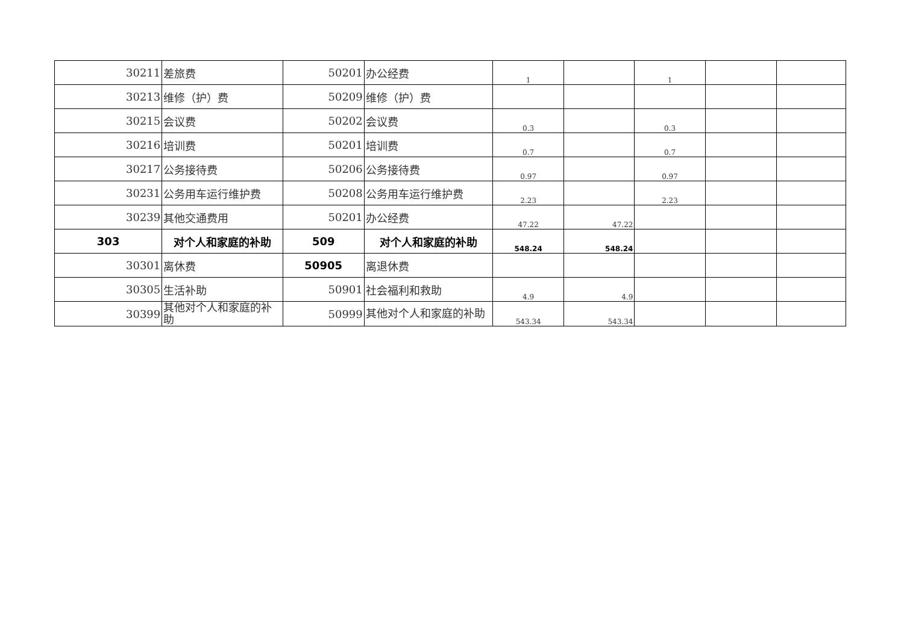| 30211 | 差旅费 | 50201 | 办公经费 | 1 | | 1 | | |
| 30213 | 维修（护）费 | 50209 | 维修（护）费 | | | | | |
| 30215 | 会议费 | 50202 | 会议费 | 0.3 | | 0.3 | | |
| 30216 | 培训费 | 50201 | 培训费 | 0.7 | | 0.7 | | |
| 30217 | 公务接待费 | 50206 | 公务接待费 | 0.97 | | 0.97 | | |
| 30231 | 公务用车运行维护费 | 50208 | 公务用车运行维护费 | 2.23 | | 2.23 | | |
| 30239 | 其他交通费用 | 50201 | 办公经费 | 47.22 | 47.22 | | | |
| 303 | 对个人和家庭的补助 | 509 | 对个人和家庭的补助 | 548.24 | 548.24 | | | |
| 30301 | 离休费 | 50905 | 离退休费 | | | | | |
| 30305 | 生活补助 | 50901 | 社会福利和救助 | 4.9 | 4.9 | | | |
| 30399 | 其他对个人和家庭的补助 | 50999 | 其他对个人和家庭的补助 | 543.34 | 543.34 | | | |